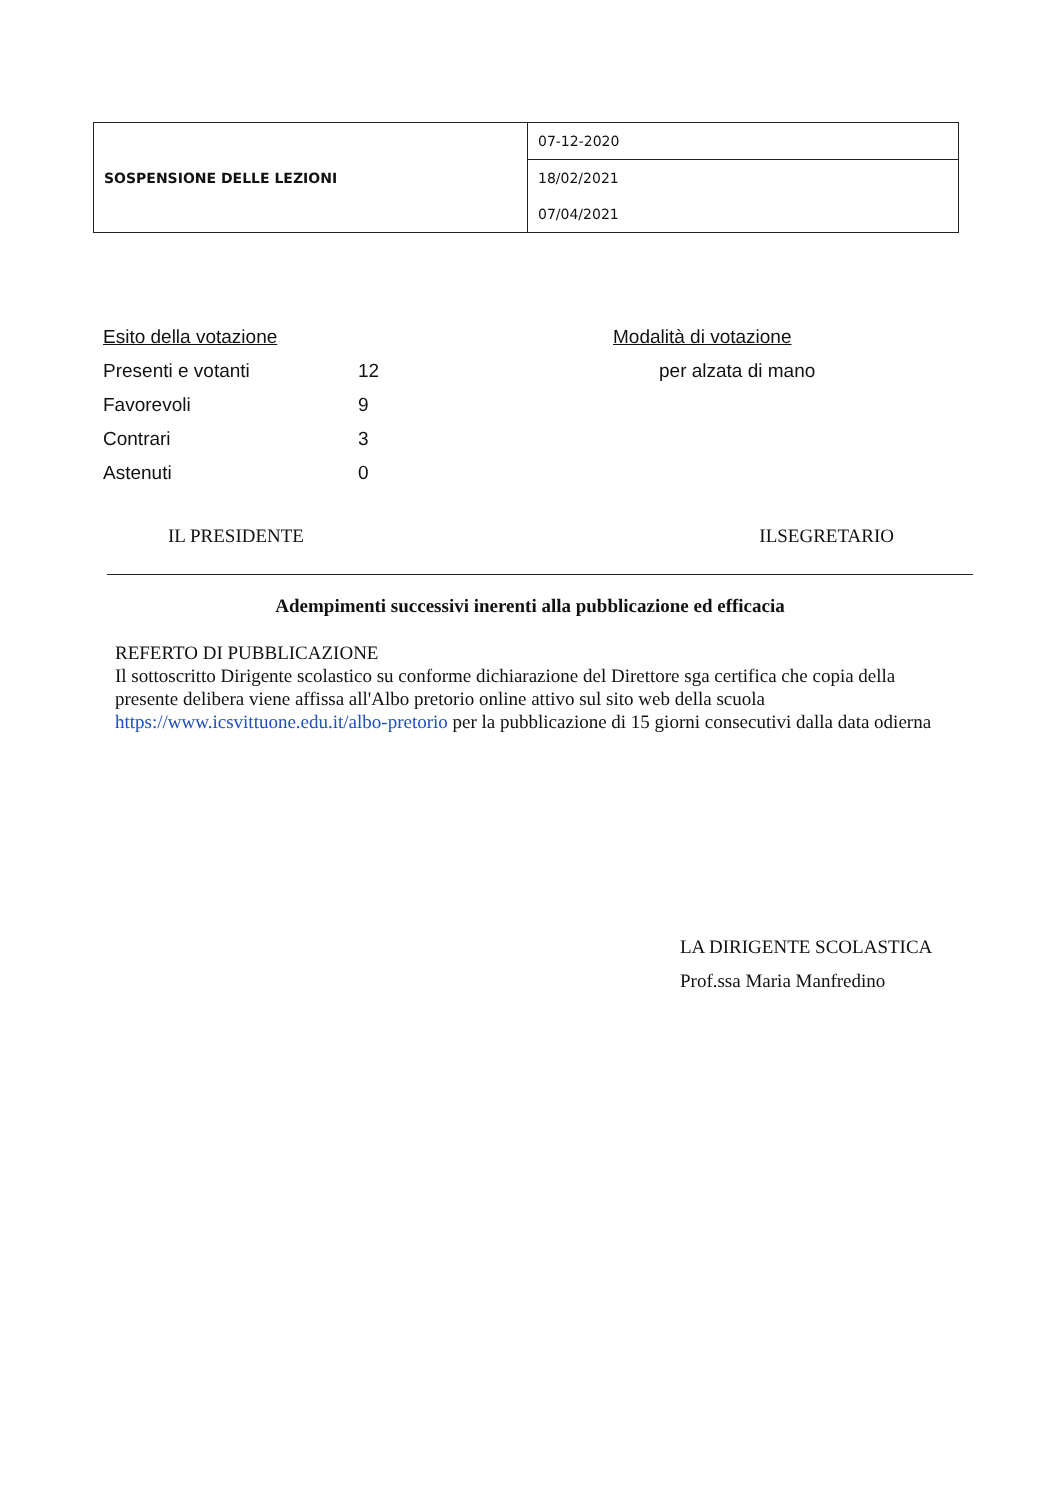| SOSPENSIONE DELLE LEZIONI | 07-12-2020 |
| | 18/02/2021 |
| | 07/04/2021 |
| Esito della votazione | | Modalità di votazione |
| Presenti e votanti | 12 | per alzata di mano |
| Favorevoli | 9 | |
| Contrari | 3 | |
| Astenuti | 0 | |
IL PRESIDENTE ILSEGRETARIO
Adempimenti successivi inerenti alla pubblicazione ed efficacia
REFERTO DI PUBBLICAZIONE
Il sottoscritto Dirigente scolastico su conforme dichiarazione del Direttore sga certifica che copia della presente delibera viene affissa all'Albo pretorio online attivo sul sito web della scuola https://www.icsvittuone.edu.it/albo-pretorio per la pubblicazione di 15 giorni consecutivi dalla data odierna
LA DIRIGENTE SCOLASTICA
Prof.ssa Maria Manfredino